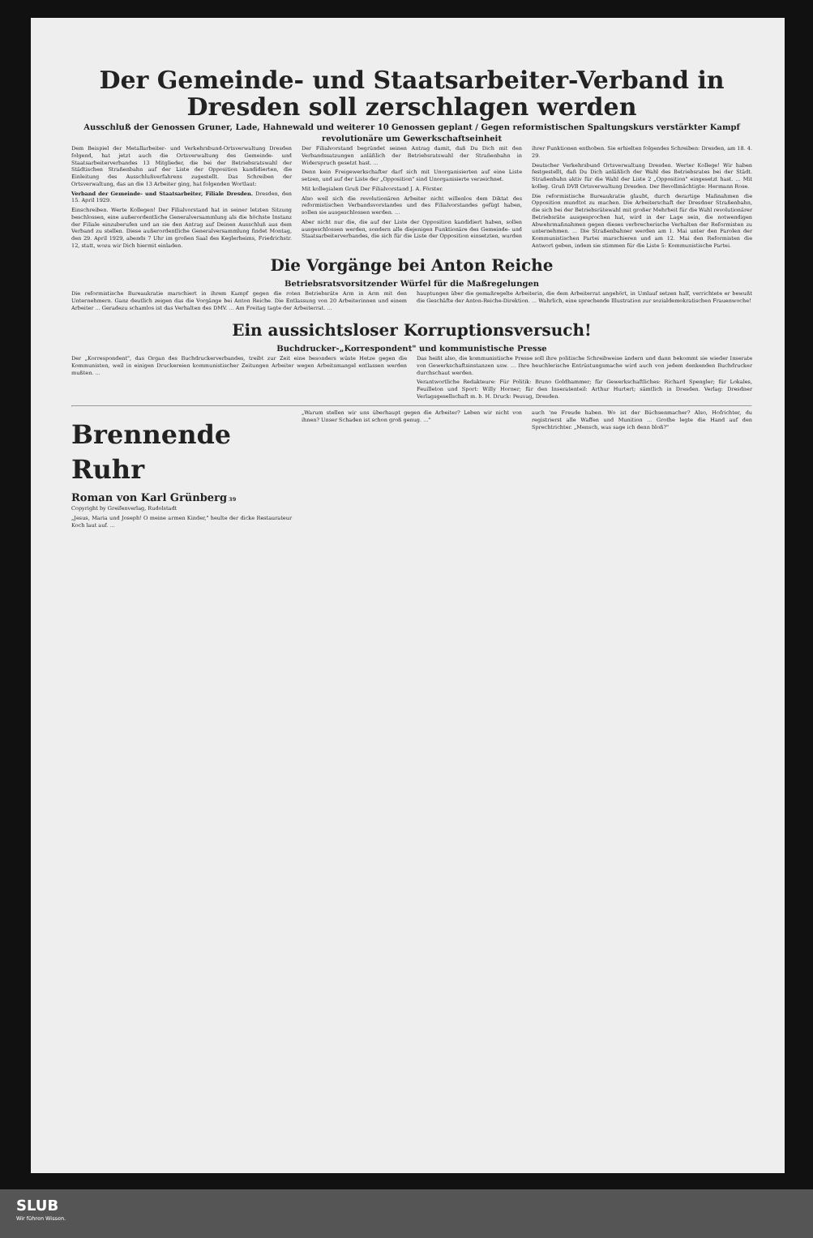Der Gemeinde- und Staatsarbeiter-Verband in Dresden soll zerschlagen werden
Ausschluß der Genossen Gruner, Lade, Hahnewald und weiterer 10 Genossen geplant / Gegen reformistischen Spaltungskurs verstärkter Kampf revolutionäre um Gewerkschaftseinheit
Dem Beispiel der Metallarbeiter- und Verkehrsbund-Ortsverwaltung Dresden folgend, hat jetzt auch die Ortsverwaltung des Gemeinde- und Staatsarbeiterverbandes 13 Mitglieder, die bei der Betriebsratswahl der Städtischen Straßenbahn auf der Liste der Opposition kandidierten, die Einleitung des Ausschlußverfahrens zugestellt. Das Schreiben der Ortsverwaltung, das an die 13 Arbeiter ging, hat folgenden Wortlaut:
Verband der Gemeinde- und Staatsarbeiter, Filiale Dresden. Dresden, den 15. April 1929.
Einschreiben. Werte Kollegen! Der Filialvorstand hat in seiner letzten Sitzung beschlossen, eine außerordentliche Generalversammlung als die höchste Instanz der Filiale einzuberufen und an sie den Antrag auf Deinen Ausschluß aus dem Verband zu stellen. Diese außerordentliche Generalversammlung findet Montag, den 29. April 1929, abends 7 Uhr im großen Saal des Keglerheims, Friedrichstr. 12, statt, wozu wir Dich hiermit einladen.
Der Filialvorstand begründet seinen Antrag damit, daß Du Dich mit den Verbandssatzungen anläßlich der Betriebsratswahl der Straßenbahn in Widerspruch gesetzt hast. ...
Denn kein Freigewerkschafter darf sich mit Unorganisierten auf eine Liste setzen, und auf der Liste der „Opposition" sind Unorganisierte verzeichnet.
Mit kollegialem Gruß Der Filialvorstand J. A. Förster.
Also weil sich die revolutionären Arbeiter nicht willenlos dem Diktat des reformistischen Verbandsvorstandes und des Filialvorstandes gefügt haben, sollen sie ausgeschlossen werden. ...
Aber nicht nur die, die auf der Liste der Opposition kandidiert haben, sollen ausgeschlossen werden, sondern alle diejenigen Funktionäre des Gemeinde- und Staatsarbeiterverbandes, die sich für die Liste der Opposition einsetzten, wurden ihrer Funktionen enthoben. Sie erhielten folgendes Schreiben: Dresden, am 18. 4. 29.
Deutscher Verkehrsbund Ortsverwaltung Dresden. Werter Kollege! Wir haben festgestellt, daß Du Dich anläßlich der Wahl des Betriebsrates bei der Städt. Straßenbahn aktiv für die Wahl der Liste 2 „Opposition" eingesetzt hast. ... Mit kolleg. Gruß DVB Ortsverwaltung Dresden. Der Bevollmächtigte: Hermann Rose.
Die reformistische Bureaukratie glaubt, durch derartige Maßnahmen die Opposition mundtot zu machen. Die Arbeiterschaft der Dresdner Straßenbahn, die sich bei der Betriebsrätewahl mit großer Mehrheit für die Wahl revolutionärer Betriebsräte ausgesprochen hat, wird in der Lage sein, die notwendigen Abwehrmaßnahmen gegen dieses verbrecherische Verhalten der Reformisten zu unternehmen. ... Die Straßenbahner werden am 1. Mai unter den Parolen der Kommunistischen Partei marschieren und am 12. Mai den Reformisten die Antwort geben, indem sie stimmen für die Liste 5: Kommunistische Partei.
Die Vorgänge bei Anton Reiche
Betriebsratsvorsitzender Würfel für die Maßregelungen
Die reformistische Bureaukratie marschiert in ihrem Kampf gegen die roten Betriebsräte Arm in Arm mit den Unternehmern. Ganz deutlich zeigen das die Vorgänge bei Anton Reiche. Die Entlassung von 20 Arbeiterinnen und einem Arbeiter ... Geradezu schamlos ist das Verhalten des DMV. ... Am Freitag tagte der Arbeiterrat. ...
hauptungen über die gemaßregelte Arbeiterin, die dem Arbeiterrat angehört, in Umlauf setzen half, verrichtete er bewußt die Geschäfte der Anton-Reiche-Direktion. ... Wahrlich, eine sprechende Illustration zur sozialdemokratischen Frauenwoche!
Ein aussichtsloser Korruptionsversuch!
Buchdrucker-„Korrespondent" und kommunistische Presse
Der „Korrespondent", das Organ des Buchdruckerverbandes, treibt zur Zeit eine besonders wüste Hetze gegen die Kommunisten, weil in einigen Druckereien kommunistischer Zeitungen Arbeiter wegen Arbeitsmangel entlassen werden mußten. ...
Das heißt also, die kommunistische Presse soll ihre politische Schreibweise ändern und dann bekommt sie wieder Inserate von Gewerkschaftsinstanzen usw. ... Ihre heuchlerische Entrüstungsmache wird auch von jedem denkenden Buchdrucker durchschaut werden.
Verantwortliche Redakteure: Für Politik: Bruno Goldhammer; für Gewerkschaftliches: Richard Spengler; für Lokales, Feuilleton und Sport: Willy Horner; für den Inseratenteil: Arthur Hurtert; sämtlich in Dresden. Verlag: Dresdner Verlagsgesellschaft m. b. H. Druck: Peuvag, Dresden.
Brennende Ruhr
Roman von Karl Grünberg 39
Copyright by Greifenverlag, Rudolstadt
„Jesus, Maria und Joseph! O meine armen Kinder," heulte der dicke Restaurateur Koch laut auf. ...
„Warum stellen wir uns überhaupt gegen die Arbeiter? Leben wir nicht von ihnen? Unser Schaden ist schon groß genug. ..."
auch 'ne Freude haben. Wo ist der Büchsenmacher? Also, Hofrichter, du registrierst alle Waffen und Munition ... Grothe legte die Hand auf den Sprechtrichter. „Mensch, was sage ich denn bloß?"
SLUB
Wir führen Wissen.